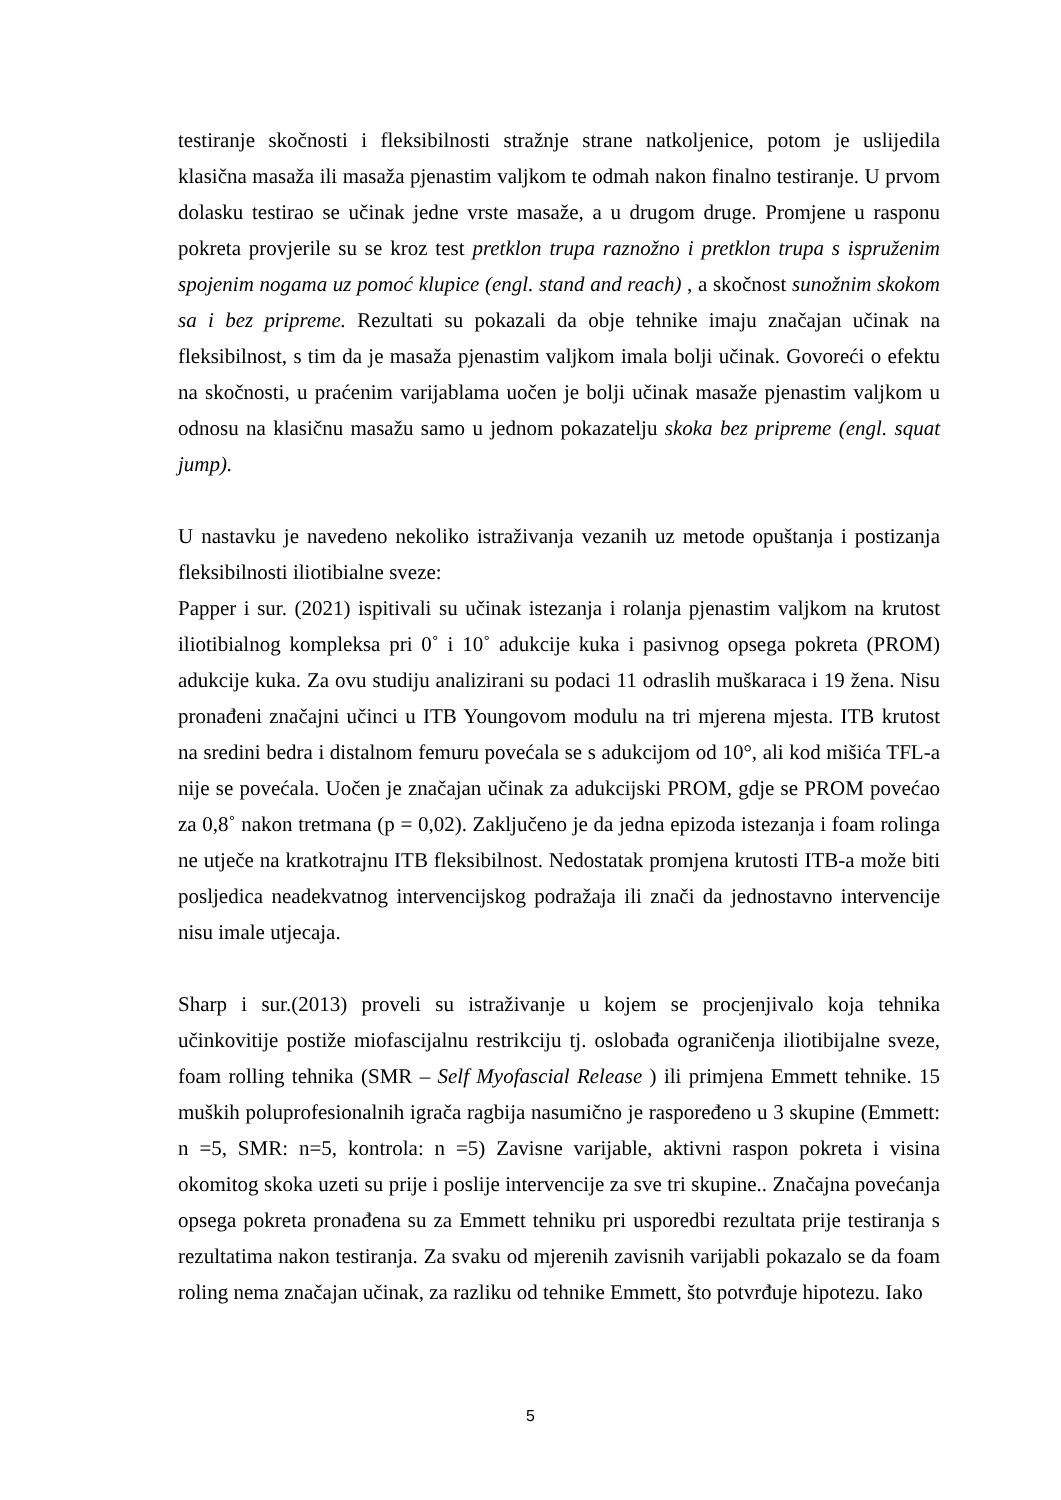testiranje skočnosti i fleksibilnosti stražnje strane natkoljenice, potom je uslijedila klasična masaža ili masaža pjenastim valjkom te odmah nakon finalno testiranje. U prvom dolasku testirao se učinak jedne vrste masaže, a u drugom druge. Promjene u rasponu pokreta provjerile su se kroz test pretklon trupa raznožno i pretklon trupa s ispruženim spojenim nogama uz pomoć klupice (engl. stand and reach) , a skočnost sunožnim skokom sa i bez pripreme. Rezultati su pokazali da obje tehnike imaju značajan učinak na fleksibilnost, s tim da je masaža pjenastim valjkom imala bolji učinak. Govoreći o efektu na skočnosti, u praćenim varijablama uočen je bolji učinak masaže pjenastim valjkom u odnosu na klasičnu masažu samo u jednom pokazatelju skoka bez pripreme (engl. squat jump).
U nastavku je navedeno nekoliko istraživanja vezanih uz metode opuštanja i postizanja fleksibilnosti iliotibialne sveze:
Papper i sur. (2021) ispitivali su učinak istezanja i rolanja pjenastim valjkom na krutost iliotibialnog kompleksa pri 0˚ i 10˚ adukcije kuka i pasivnog opsega pokreta (PROM) adukcije kuka. Za ovu studiju analizirani su podaci 11 odraslih muškaraca i 19 žena. Nisu pronađeni značajni učinci u ITB Youngovom modulu na tri mjerena mjesta. ITB krutost na sredini bedra i distalnom femuru povećala se s adukcijom od 10°, ali kod mišića TFL-a nije se povećala. Uočen je značajan učinak za adukcijski PROM, gdje se PROM povećao za 0,8˚ nakon tretmana (p = 0,02). Zaključeno je da jedna epizoda istezanja i foam rolinga ne utječe na kratkotrajnu ITB fleksibilnost. Nedostatak promjena krutosti ITB-a može biti posljedica neadekvatnog intervencijskog podražaja ili znači da jednostavno intervencije nisu imale utjecaja.
Sharp i sur.(2013) proveli su istraživanje u kojem se procjenjivalo koja tehnika učinkovitije postiže miofascijalnu restrikciju tj. oslobađa ograničenja iliotibijalne sveze, foam rolling tehnika (SMR – Self Myofascial Release ) ili primjena Emmett tehnike. 15 muških poluprofesionalnih igrača ragbija nasumično je raspoređeno u 3 skupine (Emmett: n =5, SMR: n=5, kontrola: n =5) Zavisne varijable, aktivni raspon pokreta i visina okomitog skoka uzeti su prije i poslije intervencije za sve tri skupine.. Značajna povećanja opsega pokreta pronađena su za Emmett tehniku pri usporedbi rezultata prije testiranja s rezultatima nakon testiranja. Za svaku od mjerenih zavisnih varijabli pokazalo se da foam roling nema značajan učinak, za razliku od tehnike Emmett, što potvrđuje hipotezu. Iako
5